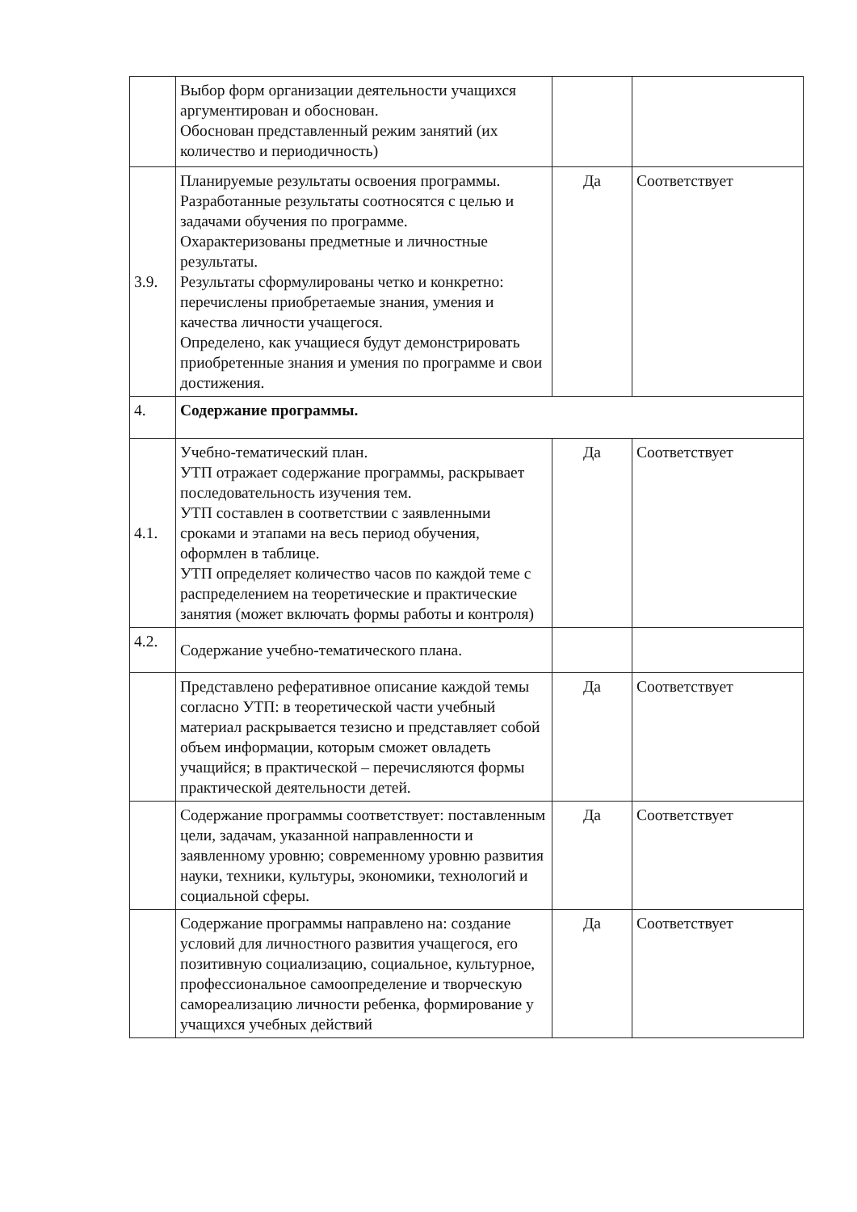| | Выбор форм организации деятельности учащихся аргументирован и обоснован. Обоснован представленный режим занятий (их количество и периодичность) | | |
| 3.9. | Планируемые результаты освоения программы. Разработанные результаты соотносятся с целью и задачами обучения по программе. Охарактеризованы предметные и личностные результаты. Результаты сформулированы четко и конкретно: перечислены приобретаемые знания, умения и качества личности учащегося. Определено, как учащиеся будут демонстрировать приобретенные знания и умения по программе и свои достижения. | Да | Соответствует |
| 4. | Содержание программы. | | |
| 4.1. | Учебно-тематический план. УТП отражает содержание программы, раскрывает последовательность изучения тем. УТП составлен в соответствии с заявленными сроками и этапами на весь период обучения, оформлен в таблице. УТП определяет количество часов по каждой теме с распределением на теоретические и практические занятия (может включать формы работы и контроля) | Да | Соответствует |
| 4.2. | Содержание учебно-тематического плана. | | |
| | Представлено реферативное описание каждой темы согласно УТП: в теоретической части учебный материал раскрывается тезисно и представляет собой объем информации, которым сможет овладеть учащийся; в практической – перечисляются формы практической деятельности детей. | Да | Соответствует |
| | Содержание программы соответствует: поставленным цели, задачам, указанной направленности и заявленному уровню; современному уровню развития науки, техники, культуры, экономики, технологий и социальной сферы. | Да | Соответствует |
| | Содержание программы направлено на: создание условий для личностного развития учащегося, его позитивную социализацию, социальное, культурное, профессиональное самоопределение и творческую самореализацию личности ребенка, формирование у учащихся учебных действий | Да | Соответствует |